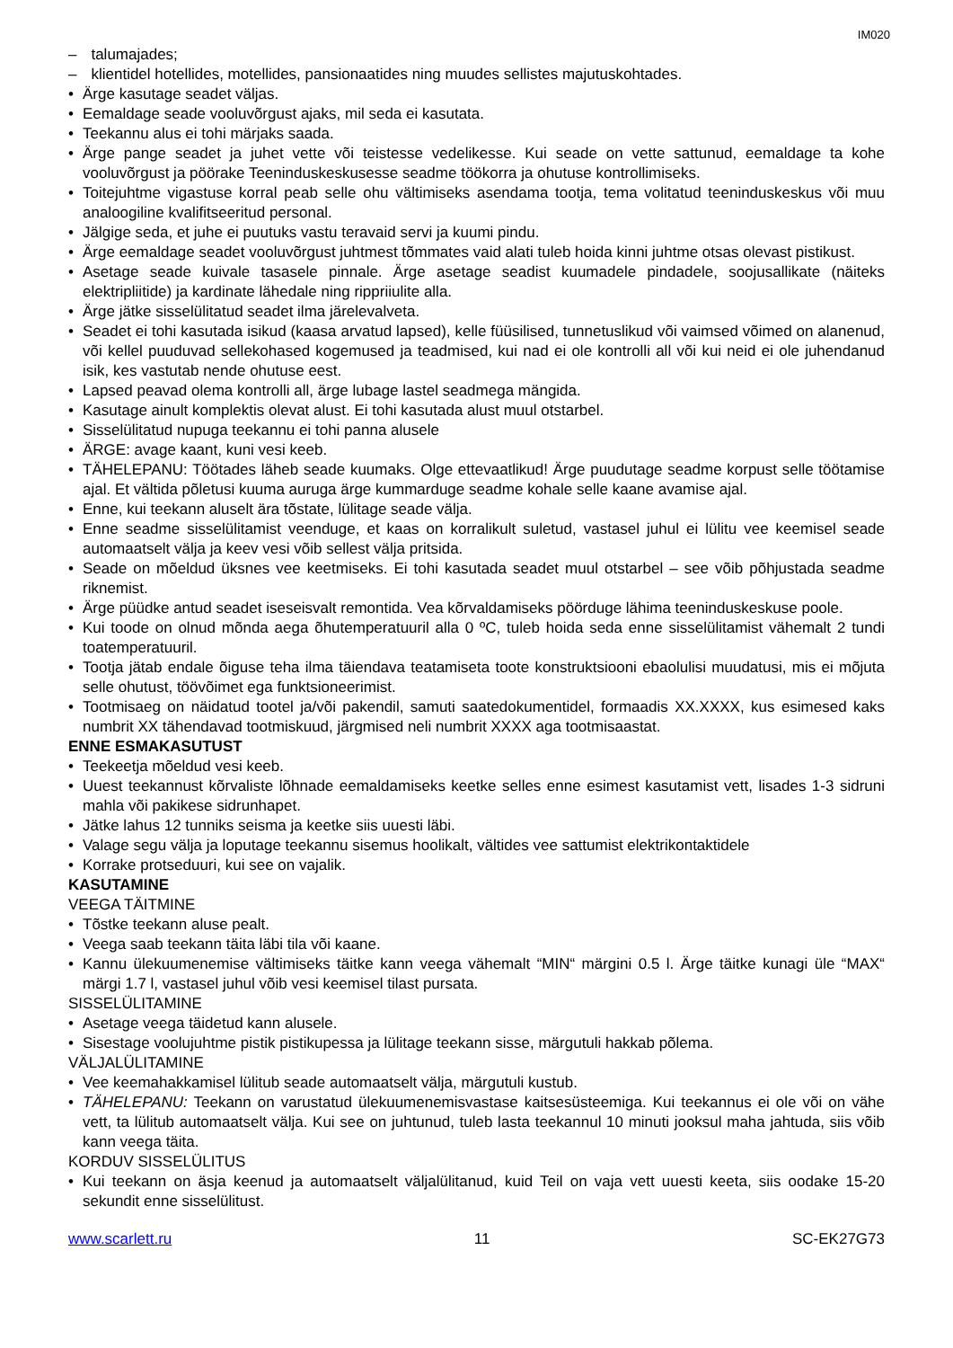IM020
– talumajades;
– klientidel hotellides, motellides, pansionaatides ning muudes sellistes majutuskohtades.
• Ärge kasutage seadet väljas.
• Eemaldage seade vooluvõrgust ajaks, mil seda ei kasutata.
• Teekannu alus ei tohi märjaks saada.
• Ärge pange seadet ja juhet vette või teistesse vedelikesse. Kui seade on vette sattunud, eemaldage ta kohe vooluvõrgust ja pöörake Teeninduskeskusesse seadme töökorra ja ohutuse kontrollimiseks.
• Toitejuhtme vigastuse korral peab selle ohu vältimiseks asendama tootja, tema volitatud teeninduskeskus või muu analoogiline kvalifitseeritud personal.
• Jälgige seda, et juhe ei puutuks vastu teravaid servi ja kuumi pindu.
• Ärge eemaldage seadet vooluvõrgust juhtmest tõmmates vaid alati tuleb hoida kinni juhtme otsas olevast pistikust.
• Asetage seade kuivale tasasele pinnale. Ärge asetage seadist kuumadele pindadele, soojusallikate (näiteks elektripliitide) ja kardinate lähedale ning rippriiulite alla.
• Ärge jätke sisselülitatud seadet ilma järelevalveta.
• Seadet ei tohi kasutada isikud (kaasa arvatud lapsed), kelle füüsilised, tunnetuslikud või vaimsed võimed on alanenud, või kellel puuduvad sellekohased kogemused ja teadmised, kui nad ei ole kontrolli all või kui neid ei ole juhendanud isik, kes vastutab nende ohutuse eest.
• Lapsed peavad olema kontrolli all, ärge lubage lastel seadmega mängida.
• Kasutage ainult komplektis olevat alust. Ei tohi kasutada alust muul otstarbel.
• Sisselülitatud nupuga teekannu ei tohi panna alusele
• ÄRGE: avage kaant, kuni vesi keeb.
• TÄHELEPANU: Töötades läheb seade kuumaks. Olge ettevaatlikud! Ärge puudutage seadme korpust selle töötamise ajal. Et vältida põletusi kuuma auruga ärge kummarduge seadme kohale selle kaane avamise ajal.
• Enne, kui teekann aluselt ära tõstate, lülitage seade välja.
• Enne seadme sisselülitamist veenduge, et kaas on korralikult suletud, vastasel juhul ei lülitu vee keemisel seade automaatselt välja ja keev vesi võib sellest välja pritsida.
• Seade on mõeldud üksnes vee keetmiseks. Ei tohi kasutada seadet muul otstarbel – see võib põhjustada seadme riknemist.
• Ärge püüdke antud seadet iseseisvalt remontida. Vea kõrvaldamiseks pöörduge lähima teeninduskeskuse poole.
• Kui toode on olnud mõnda aega õhutemperatuuril alla 0 ºC, tuleb hoida seda enne sisselülitamist vähemalt 2 tundi toatemperatuuril.
• Tootja jätab endale õiguse teha ilma täiendava teatamiseta toote konstruktsiooni ebaolulisi muudatusi, mis ei mõjuta selle ohutust, töövõimet ega funktsioneerimist.
• Tootmisaeg on näidatud tootel ja/või pakendil, samuti saatedokumentidel, formaadis XX.XXXX, kus esimesed kaks numbrit XX tähendavad tootmiskuud, järgmised neli numbrit XXXX aga tootmisaastat.
ENNE ESMAKASUTUST
• Teekeetja mõeldud vesi keeb.
• Uuest teekannust kõrvaliste lõhnade eemaldamiseks keetke selles enne esimest kasutamist vett, lisades 1-3 sidruni mahla või pakikese sidrunhapet.
• Jätke lahus 12 tunniks seisma ja keetke siis uuesti läbi.
• Valage segu välja ja loputage teekannu sisemus hoolikalt, vältides vee sattumist elektrikontaktidele
• Korrake protseduuri, kui see on vajalik.
KASUTAMINE
VEEGA TÄITMINE
• Tõstke teekann aluse pealt.
• Veega saab teekann täita läbi tila või kaane.
• Kannu ülekuumenemise vältimiseks täitke kann veega vähemalt “MIN“ märgini 0.5 l. Ärge täitke kunagi üle “MAX“ märgi 1.7 l, vastasel juhul võib vesi keemisel tilast pursata.
SISSELÜLITAMINE
• Asetage veega täidetud kann alusele.
• Sisestage voolujuhtme pistik pistikupessa ja lülitage teekann sisse, märgutuli hakkab põlema.
VÄLJALÜLITAMINE
• Vee keemahakkamisel lülitub seade automaatselt välja, märgutuli kustub.
• TÄHELEPANU: Teekann on varustatud ülekuumenemisvastase kaitsesüsteemiga. Kui teekannus ei ole või on vähe vett, ta lülitub automaatselt välja. Kui see on juhtunud, tuleb lasta teekannul 10 minuti jooksul maha jahtuda, siis võib kann veega täita.
KORDUV SISSELÜLITUS
• Kui teekann on äsja keenud ja automaatselt väljalülitanud, kuid Teil on vaja vett uuesti keeta, siis oodake 15-20 sekundit enne sisselülitust.
www.scarlett.ru 11 SC-EK27G73